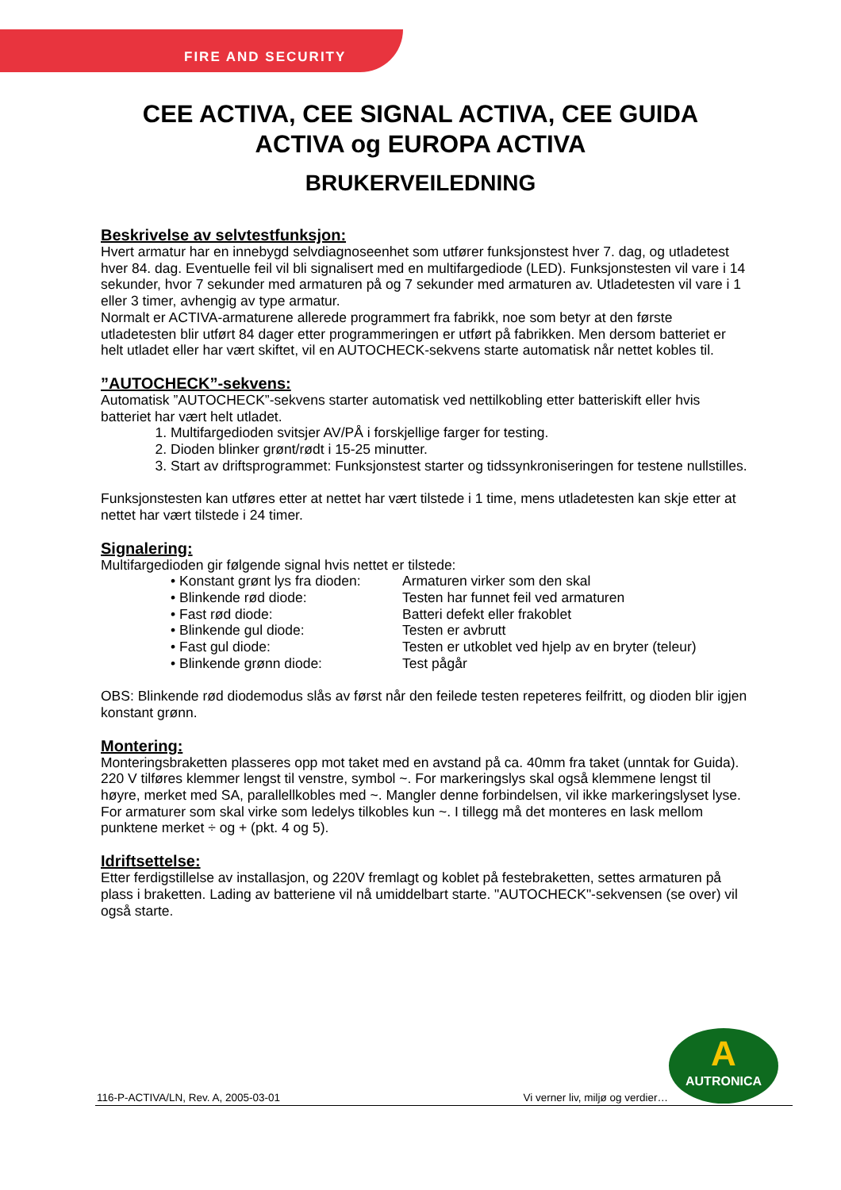FIRE AND SECURITY
CEE ACTIVA, CEE SIGNAL ACTIVA, CEE GUIDA
ACTIVA og EUROPA ACTIVA
BRUKERVEILEDNING
Beskrivelse av selvtestfunksjon:
Hvert armatur har en innebygd selvdiagnoseenhet som utfører funksjonstest hver 7. dag, og utladetest hver 84. dag. Eventuelle feil vil bli signalisert med en multifargediode (LED). Funksjonstesten vil vare i 14 sekunder, hvor 7 sekunder med armaturen på og 7 sekunder med armaturen av. Utladetesten vil vare i 1 eller 3 timer, avhengig av type armatur.
Normalt er ACTIVA-armaturene allerede programmert fra fabrikk, noe som betyr at den første utladetesten blir utført 84 dager etter programmeringen er utført på fabrikken. Men dersom batteriet er helt utladet eller har vært skiftet, vil en AUTOCHECK-sekvens starte automatisk når nettet kobles til.
”AUTOCHECK”-sekvens:
Automatisk ”AUTOCHECK”-sekvens starter automatisk ved nettilkobling etter batteriskift eller hvis batteriet har vært helt utladet.
1. Multifargedioden svitsjer AV/PÅ i forskjellige farger for testing.
2. Dioden blinker grønt/rødt i 15-25 minutter.
3. Start av driftsprogrammet: Funksjonstest starter og tidssynkroniseringen for testene nullstilles.
Funksjonstesten kan utføres etter at nettet har vært tilstede i 1 time, mens utladetesten kan skje etter at nettet har vært tilstede i 24 timer.
Signalering:
Multifargedioden gir følgende signal hvis nettet er tilstede:
• Konstant grønt lys fra dioden: Armaturen virker som den skal
• Blinkende rød diode: Testen har funnet feil ved armaturen
• Fast rød diode: Batteri defekt eller frakoblet
• Blinkende gul diode: Testen er avbrutt
• Fast gul diode: Testen er utkoblet ved hjelp av en bryter (teleur)
• Blinkende grønn diode: Test pågår
OBS: Blinkende rød diodemodus slås av først når den feilede testen repeteres feilfritt, og dioden blir igjen konstant grønn.
Montering:
Monteringsbraketten plasseres opp mot taket med en avstand på ca. 40mm fra taket (unntak for Guida).
220 V tilføres klemmer lengst til venstre, symbol ~. For markeringslys skal også klemmene lengst til høyre, merket med SA, parallellkobles med ~. Mangler denne forbindelsen, vil ikke markeringslyset lyse. For armaturer som skal virke som ledelys tilkobles kun ~. I tillegg må det monteres en lask mellom punktene merket ÷ og + (pkt. 4 og 5).
Idriftsettelse:
Etter ferdigstillelse av installasjon, og 220V fremlagt og koblet på festebraketten, settes armaturen på plass i braketten. Lading av batteriene vil nå umiddelbart starte. "AUTOCHECK"-sekvensen (se over) vil også starte.
A
AUTRONICA
116-P-ACTIVA/LN, Rev. A, 2005-03-01 Vi verner liv, miljø og verdier…